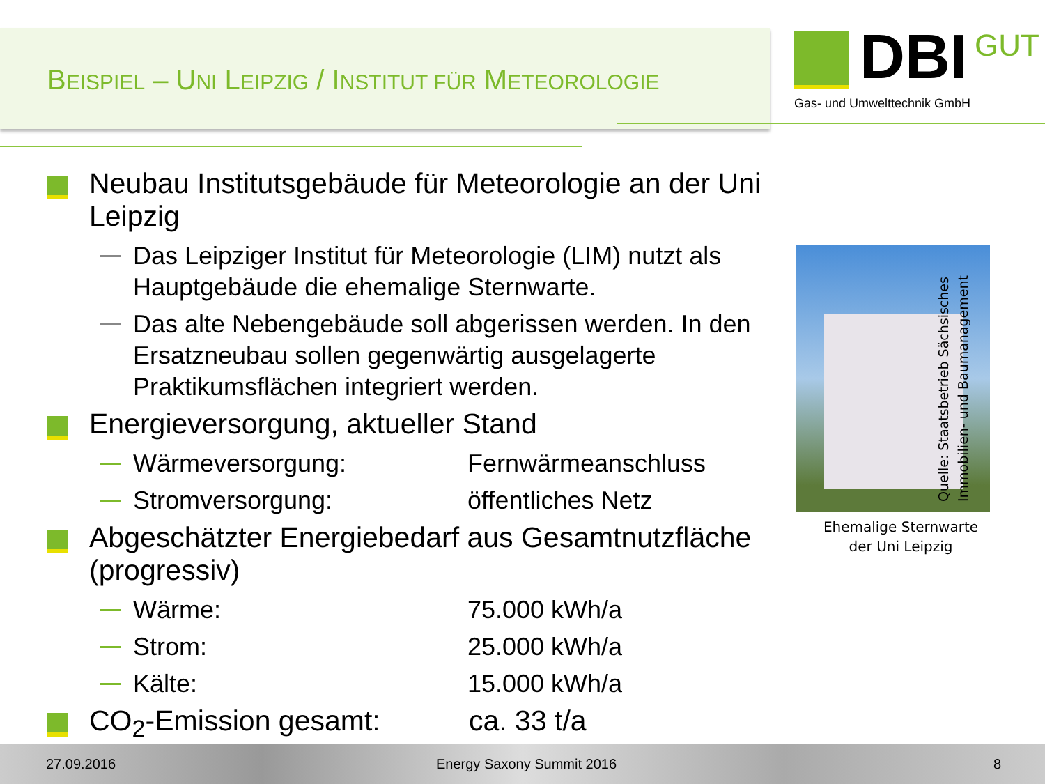BEISPIEL – UNI LEIPZIG / INSTITUT FÜR METEOROLOGIE
DBI
GUT
Gas- und Umwelttechnik GmbH
Neubau Institutsgebäude für Meteorologie an der Uni Leipzig
Das Leipziger Institut für Meteorologie (LIM) nutzt als Hauptgebäude die ehemalige Sternwarte.
Das alte Nebengebäude soll abgerissen werden. In den Ersatzneubau sollen gegenwärtig ausgelagerte Praktikumsflächen integriert werden.
Energieversorgung, aktueller Stand
Wärmeversorgung: Fernwärmeanschluss
Stromversorgung: öffentliches Netz
Abgeschätzter Energiebedarf aus Gesamtnutzfläche (progressiv)
Wärme: 75.000 kWh/a
Strom: 25.000 kWh/a
Kälte: 15.000 kWh/a
CO<sub>2</sub>-Emission gesamt: ca. 33 t/a
Ehemalige Sternwarte
der Uni Leipzig
Quelle: Staatsbetrieb Sächsisches
Immobilien- und Baumanagement
27.09.2016 Energy Saxony Summit 2016 8